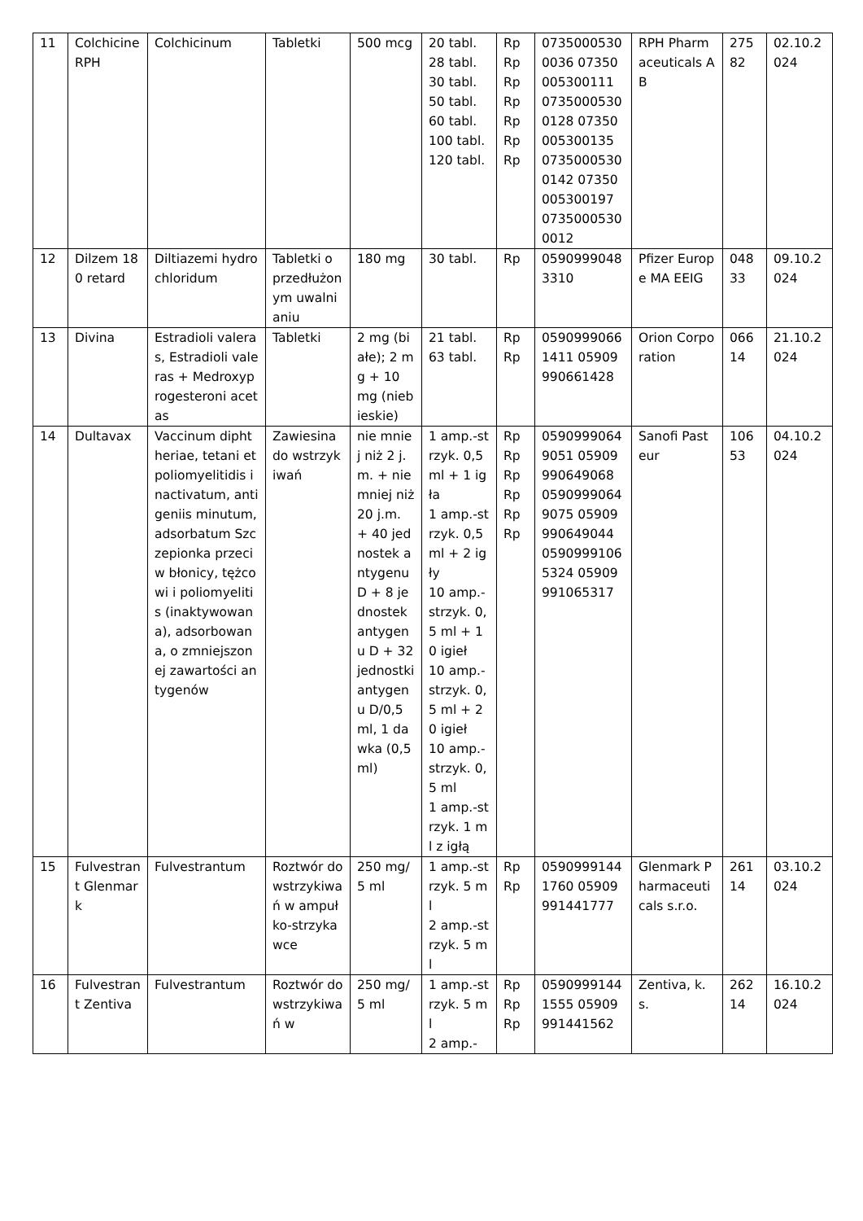| 11 | Colchicine RPH | Colchicinum | Tabletki | 500 mcg | 20 tabl. 28 tabl. 30 tabl. 50 tabl. 60 tabl. 100 tabl. 120 tabl. | Rp Rp Rp Rp Rp Rp Rp | 07350005300036 07350005300111 07350005300128 07350005300135 07350005300142 07350005300197 07350005300012 | RPH Pharmaceuticals AB | 27582 | 02.10.2024 |
| 12 | Dilzem 180 retard | Diltiazemi hydrochloridum | Tabletki o przedłużonym uwalnianiu | 180 mg | 30 tabl. | Rp | 05909990483310 | Pfizer Europe MA EEIG | 04833 | 09.10.2024 |
| 13 | Divina | Estradioli valeras, Estradioli valeras + Medroxyprogesteroni acetas | Tabletki | 2 mg (białe); 2 mg + 10 mg (niebieskie) | 21 tabl. 63 tabl. | Rp Rp | 05909990661411 05909990661428 | Orion Corporation | 06614 | 21.10.2024 |
| 14 | Dultavax | Vaccinum diphtheriae, tetani et poliomyelitidis inactivatum, antigeniis minutum, adsorbatum Szczepionka przeciw błonicy, tężcowi i poliomyelitis (inaktywowana), adsorbowana, o zmniejszonej zawartości antygenów | Zawiesina do wstrzykiwań | nie mniej niż 2 j.m. + nie mniej niż 20 j.m. + 40 jednostek antygenu D + 8 jednostek antygenu D + 32 jednostki antygenu D/0,5 ml, 1 dawka (0,5 ml) | 1 amp.-strzyk. 0,5 ml + 1 igła 1 amp.-strzyk. 0,5 ml + 2 igły 10 amp.-strzyk. 0,5 ml + 10 igieł 10 amp.-strzyk. 0,5 ml + 20 igieł 10 amp.-strzyk. 0,5 ml 1 amp.-strzyk. 1 ml z igłą | Rp Rp Rp Rp Rp Rp | 05909990649051 05909990649068 05909990649075 05909990649044 05909991065324 05909991065317 | Sanofi Pasteur | 10653 | 04.10.2024 |
| 15 | Fulvestrant Glenmark | Fulvestrantum | Roztwór do wstrzykiwań w ampułko-strzykawce | 250 mg/5 ml | 1 amp.-strzyk. 5 ml 2 amp.-strzyk. 5 ml | Rp Rp | 05909991441760 05909991441777 | Glenmark Pharmaceuticals s.r.o. | 26114 | 03.10.2024 |
| 16 | Fulvestrant Zentiva | Fulvestrantum | Roztwór do wstrzykiwań w | 250 mg/5 ml | 1 amp.-strzyk. 5 ml 2 amp.- | Rp Rp Rp | 05909991441555 05909991441562 | Zentiva, k.s. | 26214 | 16.10.2024 |